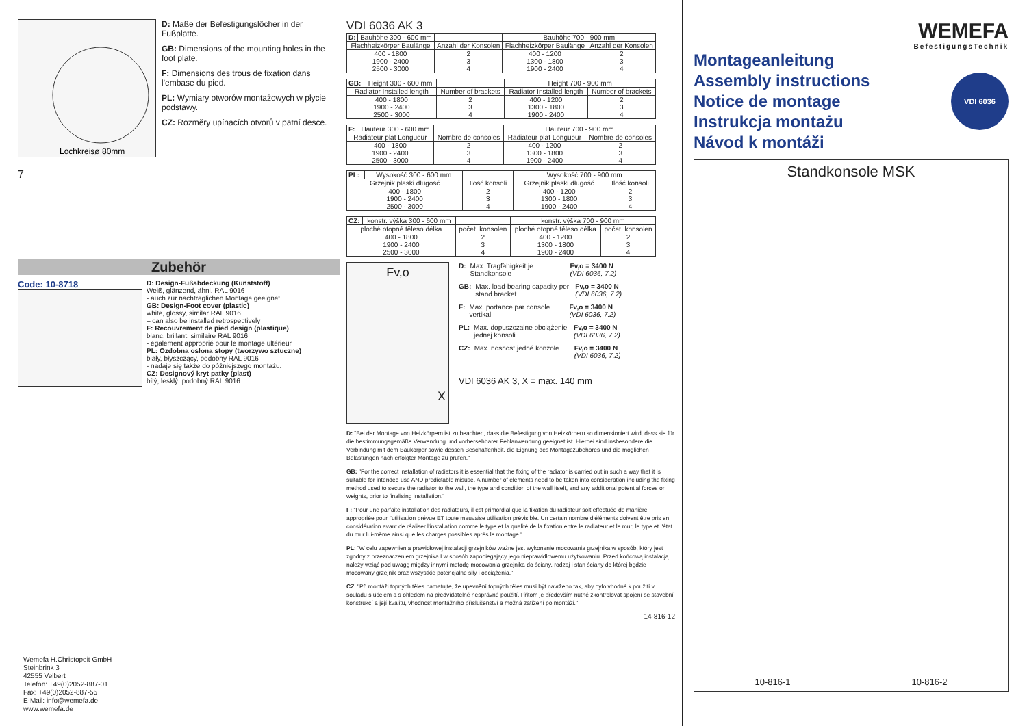Lochkreisø 80mm
D: Maße der Befestigungslöcher in der Fußplatte.
GB: Dimensions of the mounting holes in the foot plate.
F: Dimensions des trous de fixation dans l'embase du pied.
PL: Wymiary otworów montażowych w płycie podstawy.
CZ: Rozměry upínacích otvorů v patní desce.
7
Zubehör
Code: 10-8718
D: Design-Fußabdeckung (Kunststoff)
Weiß, glänzend, ähnl. RAL 9016
- auch zur nachträglichen Montage geeignet
GB: Design-Foot cover (plastic)
white, glossy, similar RAL 9016
– can also be installed retrospectively
F: Recouvrement de pied design (plastique)
blanc, brillant, similaire RAL 9016
- également approprié pour le montage ultérieur
PL: Ozdobna osłona stopy (tworzywo sztuczne)
biały, błyszczący, podobny RAL 9016
- nadaje się także do późniejszego montażu.
CZ: Designový kryt patky (plast)
bílý, lesklý, podobný RAL 9016
Wemefa H.Christopeit GmbH
Steinbrink 3
42555 Velbert
Telefon: +49(0)2052-887-01
Fax: +49(0)2052-887-55
E-Mail: info@wemefa.de
www.wemefa.de
VDI 6036 AK 3
| D: | Bauhöhe 300 - 600 mm | | Bauhöhe 700 - 900 mm | |
| --- | --- | --- | --- | --- |
| Flachheizkörper Baulänge | | Anzahl der Konsolen | Flachheizkörper Baulänge | Anzahl der Konsolen |
| 400 - 1800 1900 - 2400 2500 - 3000 | | 2 3 4 | 400 - 1200 1300 - 1800 1900 - 2400 | 2 3 4 |
| GB: | Height 300 - 600 mm | | Height 700 - 900 mm | |
| --- | --- | --- | --- | --- |
| Radiator Installed length | | Number of brackets | Radiator Installed length | Number of brackets |
| 400 - 1800 1900 - 2400 2500 - 3000 | | 2 3 4 | 400 - 1200 1300 - 1800 1900 - 2400 | 2 3 4 |
| F: | Hauteur 300 - 600 mm | | Hauteur 700 - 900 mm | |
| --- | --- | --- | --- | --- |
| Radiateur plat Longueur | | Nombre de consoles | Radiateur plat Longueur | Nombre de consoles |
| 400 - 1800 1900 - 2400 2500 - 3000 | | 2 3 4 | 400 - 1200 1300 - 1800 1900 - 2400 | 2 3 4 |
| PL: | Wysokość 300 - 600 mm | | Wysokość 700 - 900 mm | |
| --- | --- | --- | --- | --- |
| Grzejnik płaski długość | | Ilość konsoli | Grzejnik płaski długość | Ilość konsoli |
| 400 - 1800 1900 - 2400 2500 - 3000 | | 2 3 4 | 400 - 1200 1300 - 1800 1900 - 2400 | 2 3 4 |
| CZ: | konstr. výška 300 - 600 mm | | konstr. výška 700 - 900 mm | |
| --- | --- | --- | --- | --- |
| ploché otopné těleso délka | | počet. konsolen | ploché otopné těleso délka | počet. konsolen |
| 400 - 1800 1900 - 2400 2500 - 3000 | | 2 3 4 | 400 - 1200 1300 - 1800 1900 - 2400 | 2 3 4 |
Fv,o
X
D: Max. Tragfähigkeit je Standkonsole Fv,o = 3400 N
(VDI 6036, 7.2)
GB: Max. load-bearing capacity per stand bracket Fv,o = 3400 N
(VDI 6036, 7.2)
F: Max. portance par console vertikal Fv,o = 3400 N
(VDI 6036, 7.2)
PL: Max. dopuszczalne obciążenie jednej konsoli Fv,o = 3400 N
(VDI 6036, 7.2)
CZ: Max. nosnost jedné konzole Fv,o = 3400 N
(VDI 6036, 7.2)
VDI 6036 AK 3, X = max. 140 mm
D: "Bei der Montage von Heizkörpern ist zu beachten, dass die Befestigung von Heizkörpern so dimensioniert wird, dass sie für die bestimmungsgemäße Verwendung und vorhersehbarer Fehlanwendung geeignet ist. Hierbei sind insbesondere die Verbindung mit dem Baukörper sowie dessen Beschaffenheit, die Eignung des Montagezubehöres und die möglichen Belastungen nach erfolgter Montage zu prüfen."
GB: "For the correct installation of radiators it is essential that the fixing of the radiator is carried out in such a way that it is suitable for intended use AND predictable misuse. A number of elements need to be taken into consideration including the fixing method used to secure the radiator to the wall, the type and condition of the wall itself, and any additional potential forces or weights, prior to finalising installation."
F: "Pour une parfaite installation des radiateurs, il est primordial que la fixation du radiateur soit effectuée de manière appropriée pour l'utilisation prévue ET toute mauvaise utilisation prévisible. Un certain nombre d'éléments doivent être pris en considération avant de réaliser l'installation comme le type et la qualité de la fixation entre le radiateur et le mur, le type et l'état du mur lui-même ainsi que les charges possibles après le montage."
PL: "W celu zapewnienia prawidłowej instalacji grzejników ważne jest wykonanie mocowania grzejnika w sposób, który jest zgodny z przeznaczeniem grzejnika I w sposób zapobiegający jego nieprawidłowemu użytkowaniu. Przed końcową instalacją należy wziąć pod uwagę między innymi metodę mocowania grzejnika do ściany, rodzaj i stan ściany do której będzie mocowany grzejnik oraz wszystkie potencjalne siły i obciążenia."
CZ: "Při montáži topných těles pamatujte, že upevnění topných těles musí být navrženo tak, aby bylo vhodné k použití v souladu s účelem a s ohledem na předvídatelné nesprávné použití. Přitom je především nutné zkontrolovat spojení se stavební konstrukcí a její kvalitu, vhodnost montážního příslušenství a možná zatížení po montáži."
14-816-12
WEMEFA
BefestigungsTechnik
Montageanleitung
Assembly instructions
Notice de montage
Instrukcja montażu
Návod k montáži
VDI 6036
Standkonsole MSK
10-816-1 10-816-2